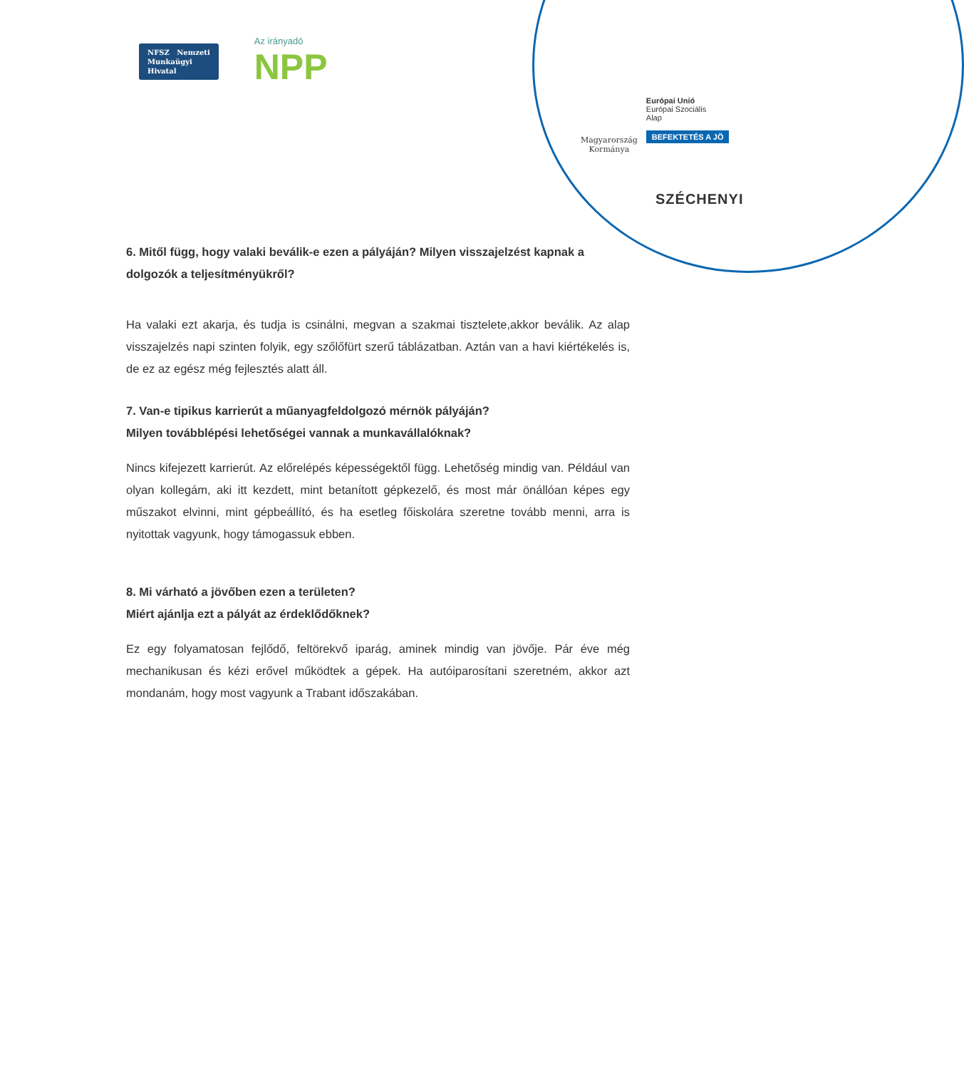NFSZ Nemzeti
Munkaügyi
Hivatal
Az irányadó
NPP
Magyarország
Kormánya
Európai Unió
Európai Szociális
Alap
BEFEKTETÉS A JÖ
SZÉCHENYI
6. Mitől függ, hogy valaki beválik-e ezen a pályáján? Milyen visszajelzést kapnak a dolgozók a teljesítményükről?
Ha valaki ezt akarja, és tudja is csinálni, megvan a szakmai tisztelete,akkor beválik. Az alap visszajelzés napi szinten folyik, egy szőlőfürt szerű táblázatban. Aztán van a havi kiértékelés is, de ez az egész még fejlesztés alatt áll.
7. Van-e tipikus karrierút a műanyagfeldolgozó mérnök pályáján?
Milyen továbblépési lehetőségei vannak a munkavállalóknak?
Nincs kifejezett karrierút. Az előrelépés képességektől függ. Lehetőség mindig van. Például van olyan kollegám, aki itt kezdett, mint betanított gépkezelő, és most már önállóan képes egy műszakot elvinni, mint gépbeállító, és ha esetleg főiskolára szeretne tovább menni, arra is nyitottak vagyunk, hogy támogassuk ebben.
8. Mi várható a jövőben ezen a területen?
Miért ajánlja ezt a pályát az érdeklődőknek?
Ez egy folyamatosan fejlődő, feltörekvő iparág, aminek mindig van jövője. Pár éve még mechanikusan és kézi erővel működtek a gépek. Ha autóiparosítani szeretném, akkor azt mondanám, hogy most vagyunk a Trabant időszakában.